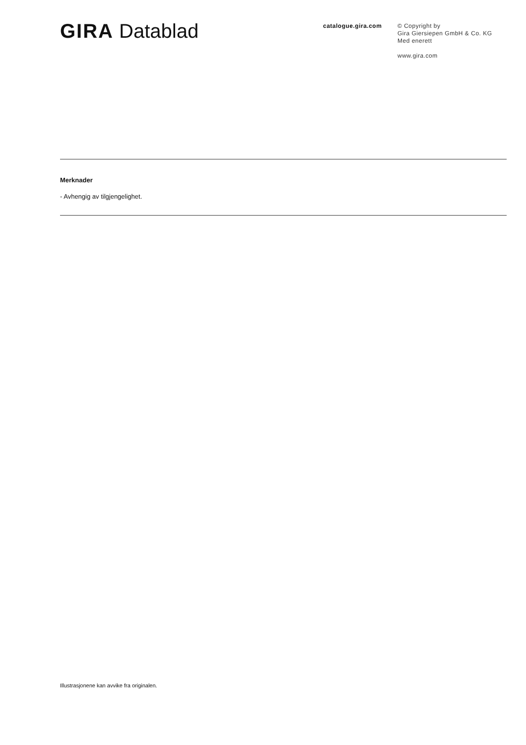GIRA Datablad
catalogue.gira.com
© Copyright by
Gira Giersiepen GmbH & Co. KG
Med enerett
www.gira.com
Merknader
- Avhengig av tilgjengelighet.
Illustrasjonene kan avvike fra originalen.